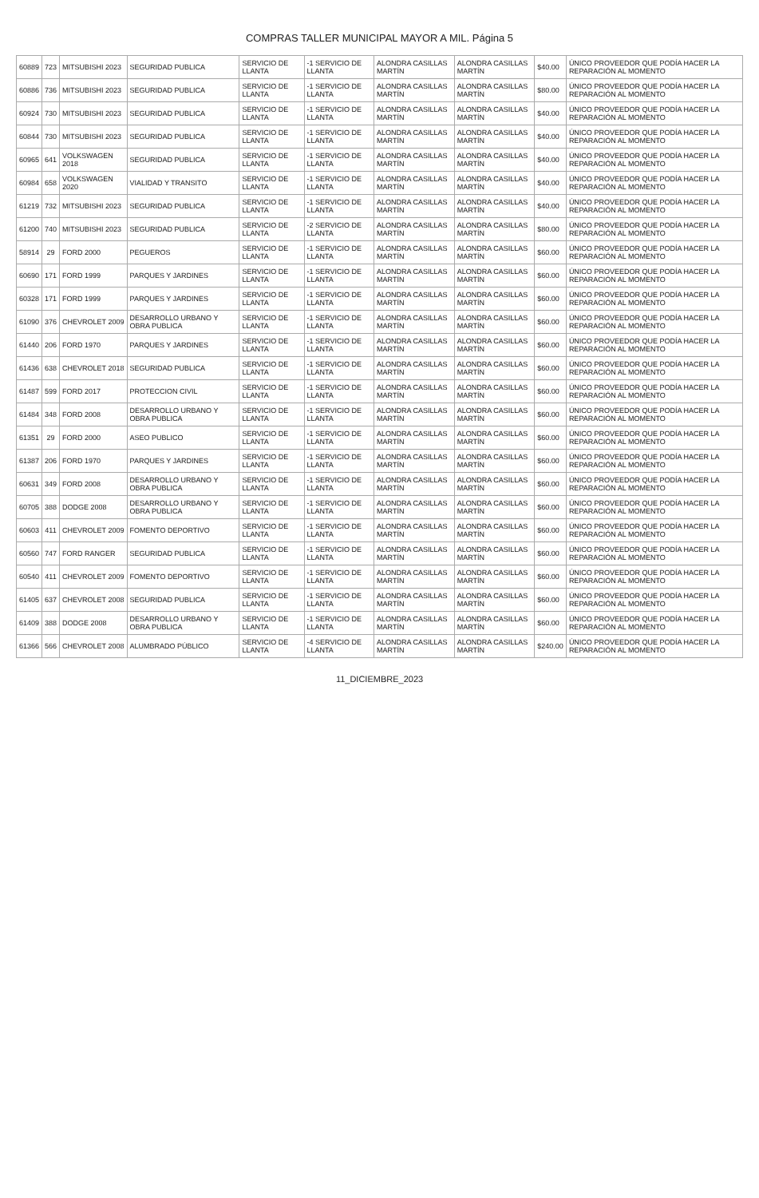COMPRAS TALLER MUNICIPAL MAYOR A MIL. Página 5
| 60889 | 723 | MITSUBISHI 2023 | SEGURIDAD PUBLICA | SERVICIO DE LLANTA | -1 SERVICIO DE LLANTA | ALONDRA CASILLAS MARTÍN | ALONDRA CASILLAS MARTÍN | $40.00 | ÚNICO PROVEEDOR QUE PODÍA HACER LA REPARACIÓN AL MOMENTO |
| 60886 | 736 | MITSUBISHI 2023 | SEGURIDAD PUBLICA | SERVICIO DE LLANTA | -1 SERVICIO DE LLANTA | ALONDRA CASILLAS MARTÍN | ALONDRA CASILLAS MARTÍN | $80.00 | ÚNICO PROVEEDOR QUE PODÍA HACER LA REPARACIÓN AL MOMENTO |
| 60924 | 730 | MITSUBISHI 2023 | SEGURIDAD PUBLICA | SERVICIO DE LLANTA | -1 SERVICIO DE LLANTA | ALONDRA CASILLAS MARTÍN | ALONDRA CASILLAS MARTÍN | $40.00 | ÚNICO PROVEEDOR QUE PODÍA HACER LA REPARACIÓN AL MOMENTO |
| 60844 | 730 | MITSUBISHI 2023 | SEGURIDAD PUBLICA | SERVICIO DE LLANTA | -1 SERVICIO DE LLANTA | ALONDRA CASILLAS MARTÍN | ALONDRA CASILLAS MARTÍN | $40.00 | ÚNICO PROVEEDOR QUE PODÍA HACER LA REPARACIÓN AL MOMENTO |
| 60965 | 641 | VOLKSWAGEN 2018 | SEGURIDAD PUBLICA | SERVICIO DE LLANTA | -1 SERVICIO DE LLANTA | ALONDRA CASILLAS MARTÍN | ALONDRA CASILLAS MARTÍN | $40.00 | ÚNICO PROVEEDOR QUE PODÍA HACER LA REPARACIÓN AL MOMENTO |
| 60984 | 658 | VOLKSWAGEN 2020 | VIALIDAD Y TRANSITO | SERVICIO DE LLANTA | -1 SERVICIO DE LLANTA | ALONDRA CASILLAS MARTÍN | ALONDRA CASILLAS MARTÍN | $40.00 | ÚNICO PROVEEDOR QUE PODÍA HACER LA REPARACIÓN AL MOMENTO |
| 61219 | 732 | MITSUBISHI 2023 | SEGURIDAD PUBLICA | SERVICIO DE LLANTA | -1 SERVICIO DE LLANTA | ALONDRA CASILLAS MARTÍN | ALONDRA CASILLAS MARTÍN | $40.00 | ÚNICO PROVEEDOR QUE PODÍA HACER LA REPARACIÓN AL MOMENTO |
| 61200 | 740 | MITSUBISHI 2023 | SEGURIDAD PUBLICA | SERVICIO DE LLANTA | -2 SERVICIO DE LLANTA | ALONDRA CASILLAS MARTÍN | ALONDRA CASILLAS MARTÍN | $80.00 | ÚNICO PROVEEDOR QUE PODÍA HACER LA REPARACIÓN AL MOMENTO |
| 58914 | 29 | FORD 2000 | PEGUEROS | SERVICIO DE LLANTA | -1 SERVICIO DE LLANTA | ALONDRA CASILLAS MARTÍN | ALONDRA CASILLAS MARTÍN | $60.00 | ÚNICO PROVEEDOR QUE PODÍA HACER LA REPARACIÓN AL MOMENTO |
| 60690 | 171 | FORD 1999 | PARQUES Y JARDINES | SERVICIO DE LLANTA | -1 SERVICIO DE LLANTA | ALONDRA CASILLAS MARTÍN | ALONDRA CASILLAS MARTÍN | $60.00 | ÚNICO PROVEEDOR QUE PODÍA HACER LA REPARACIÓN AL MOMENTO |
| 60328 | 171 | FORD 1999 | PARQUES Y JARDINES | SERVICIO DE LLANTA | -1 SERVICIO DE LLANTA | ALONDRA CASILLAS MARTÍN | ALONDRA CASILLAS MARTÍN | $60.00 | ÚNICO PROVEEDOR QUE PODÍA HACER LA REPARACIÓN AL MOMENTO |
| 61090 | 376 | CHEVROLET 2009 | DESARROLLO URBANO Y OBRA PUBLICA | SERVICIO DE LLANTA | -1 SERVICIO DE LLANTA | ALONDRA CASILLAS MARTÍN | ALONDRA CASILLAS MARTÍN | $60.00 | ÚNICO PROVEEDOR QUE PODÍA HACER LA REPARACIÓN AL MOMENTO |
| 61440 | 206 | FORD 1970 | PARQUES Y JARDINES | SERVICIO DE LLANTA | -1 SERVICIO DE LLANTA | ALONDRA CASILLAS MARTÍN | ALONDRA CASILLAS MARTÍN | $60.00 | ÚNICO PROVEEDOR QUE PODÍA HACER LA REPARACIÓN AL MOMENTO |
| 61436 | 638 | CHEVROLET 2018 | SEGURIDAD PUBLICA | SERVICIO DE LLANTA | -1 SERVICIO DE LLANTA | ALONDRA CASILLAS MARTÍN | ALONDRA CASILLAS MARTÍN | $60.00 | ÚNICO PROVEEDOR QUE PODÍA HACER LA REPARACIÓN AL MOMENTO |
| 61487 | 599 | FORD 2017 | PROTECCION CIVIL | SERVICIO DE LLANTA | -1 SERVICIO DE LLANTA | ALONDRA CASILLAS MARTÍN | ALONDRA CASILLAS MARTÍN | $60.00 | ÚNICO PROVEEDOR QUE PODÍA HACER LA REPARACIÓN AL MOMENTO |
| 61484 | 348 | FORD 2008 | DESARROLLO URBANO Y OBRA PUBLICA | SERVICIO DE LLANTA | -1 SERVICIO DE LLANTA | ALONDRA CASILLAS MARTÍN | ALONDRA CASILLAS MARTÍN | $60.00 | ÚNICO PROVEEDOR QUE PODÍA HACER LA REPARACIÓN AL MOMENTO |
| 61351 | 29 | FORD 2000 | ASEO PUBLICO | SERVICIO DE LLANTA | -1 SERVICIO DE LLANTA | ALONDRA CASILLAS MARTÍN | ALONDRA CASILLAS MARTÍN | $60.00 | ÚNICO PROVEEDOR QUE PODÍA HACER LA REPARACIÓN AL MOMENTO |
| 61387 | 206 | FORD 1970 | PARQUES Y JARDINES | SERVICIO DE LLANTA | -1 SERVICIO DE LLANTA | ALONDRA CASILLAS MARTÍN | ALONDRA CASILLAS MARTÍN | $60.00 | ÚNICO PROVEEDOR QUE PODÍA HACER LA REPARACIÓN AL MOMENTO |
| 60631 | 349 | FORD 2008 | DESARROLLO URBANO Y OBRA PUBLICA | SERVICIO DE LLANTA | -1 SERVICIO DE LLANTA | ALONDRA CASILLAS MARTÍN | ALONDRA CASILLAS MARTÍN | $60.00 | ÚNICO PROVEEDOR QUE PODÍA HACER LA REPARACIÓN AL MOMENTO |
| 60705 | 388 | DODGE 2008 | DESARROLLO URBANO Y OBRA PUBLICA | SERVICIO DE LLANTA | -1 SERVICIO DE LLANTA | ALONDRA CASILLAS MARTÍN | ALONDRA CASILLAS MARTÍN | $60.00 | ÚNICO PROVEEDOR QUE PODÍA HACER LA REPARACIÓN AL MOMENTO |
| 60603 | 411 | CHEVROLET 2009 | FOMENTO DEPORTIVO | SERVICIO DE LLANTA | -1 SERVICIO DE LLANTA | ALONDRA CASILLAS MARTÍN | ALONDRA CASILLAS MARTÍN | $60.00 | ÚNICO PROVEEDOR QUE PODÍA HACER LA REPARACIÓN AL MOMENTO |
| 60560 | 747 | FORD RANGER | SEGURIDAD PUBLICA | SERVICIO DE LLANTA | -1 SERVICIO DE LLANTA | ALONDRA CASILLAS MARTÍN | ALONDRA CASILLAS MARTÍN | $60.00 | ÚNICO PROVEEDOR QUE PODÍA HACER LA REPARACIÓN AL MOMENTO |
| 60540 | 411 | CHEVROLET 2009 | FOMENTO DEPORTIVO | SERVICIO DE LLANTA | -1 SERVICIO DE LLANTA | ALONDRA CASILLAS MARTÍN | ALONDRA CASILLAS MARTÍN | $60.00 | ÚNICO PROVEEDOR QUE PODÍA HACER LA REPARACIÓN AL MOMENTO |
| 61405 | 637 | CHEVROLET 2008 | SEGURIDAD PUBLICA | SERVICIO DE LLANTA | -1 SERVICIO DE LLANTA | ALONDRA CASILLAS MARTÍN | ALONDRA CASILLAS MARTÍN | $60.00 | ÚNICO PROVEEDOR QUE PODÍA HACER LA REPARACIÓN AL MOMENTO |
| 61409 | 388 | DODGE 2008 | DESARROLLO URBANO Y OBRA PUBLICA | SERVICIO DE LLANTA | -1 SERVICIO DE LLANTA | ALONDRA CASILLAS MARTÍN | ALONDRA CASILLAS MARTÍN | $60.00 | ÚNICO PROVEEDOR QUE PODÍA HACER LA REPARACIÓN AL MOMENTO |
| 61366 | 566 | CHEVROLET 2008 | ALUMBRADO PÚBLICO | SERVICIO DE LLANTA | -4 SERVICIO DE LLANTA | ALONDRA CASILLAS MARTÍN | ALONDRA CASILLAS MARTÍN | $240.00 | ÚNICO PROVEEDOR QUE PODÍA HACER LA REPARACIÓN AL MOMENTO |
11_DICIEMBRE_2023